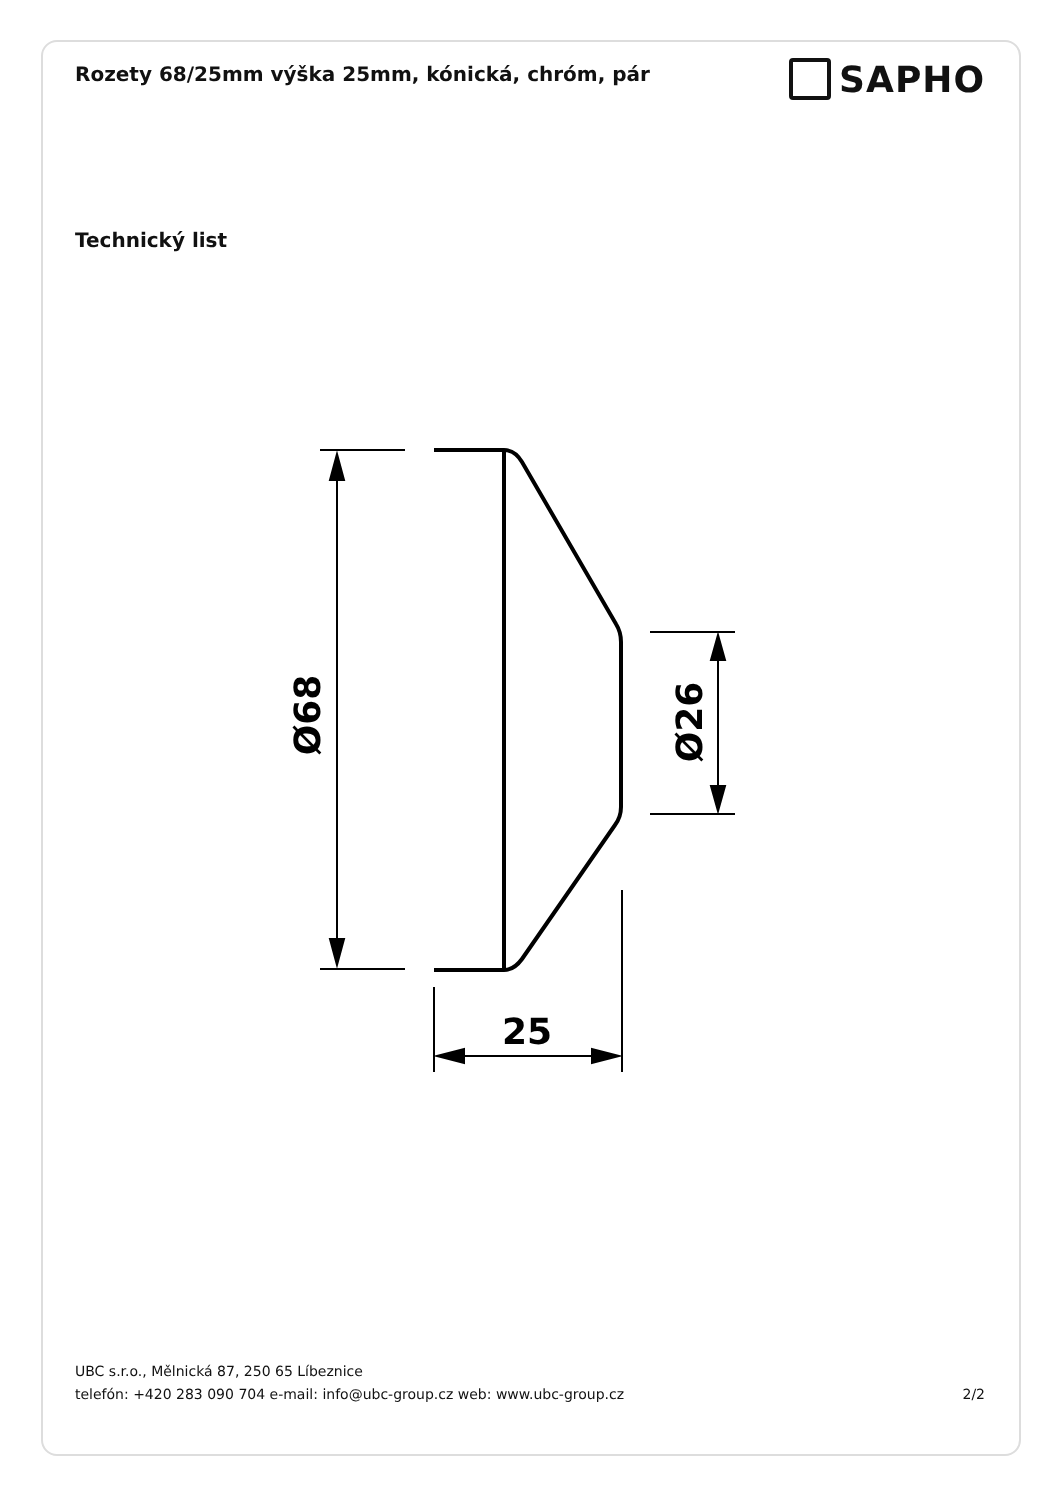Rozety 68/25mm výška 25mm, kónická, chróm, pár
SAPHO
Technický list
25
Ø68
Ø26
UBC s.r.o., Mělnická 87, 250 65 Líbeznice
telefón: +420 283 090 704 e-mail: info@ubc-group.cz web: www.ubc-group.cz 2/2